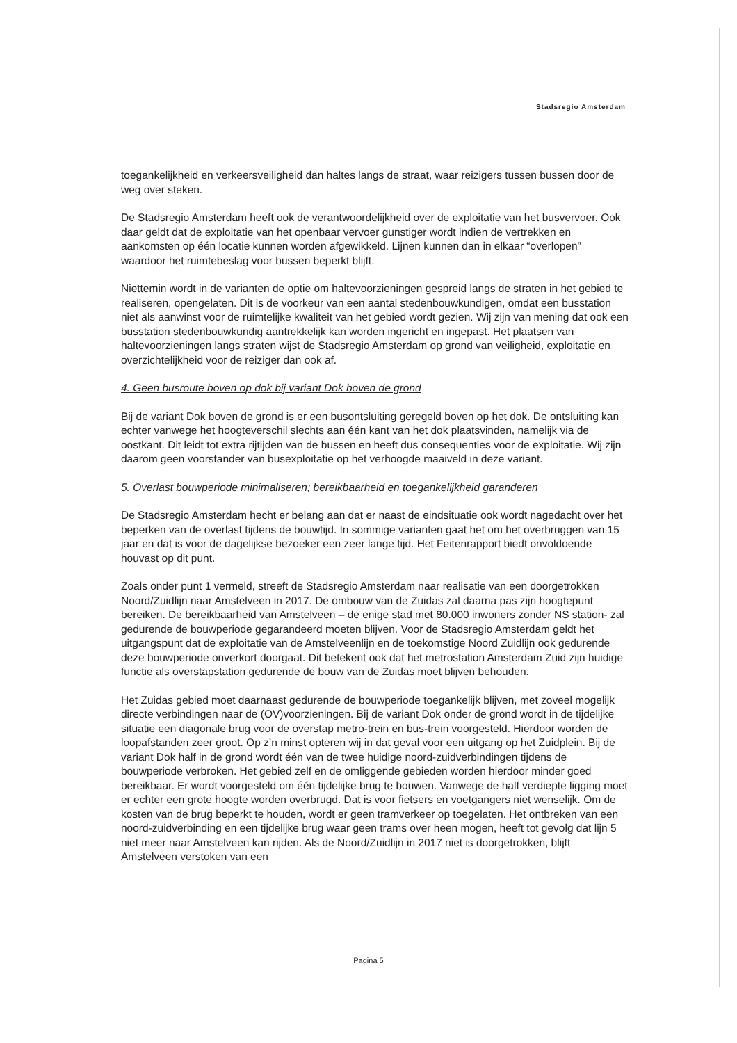Stadsregio Amsterdam
toegankelijkheid en verkeersveiligheid dan haltes langs de straat, waar reizigers tussen bussen door de weg over steken.
De Stadsregio Amsterdam heeft ook de verantwoordelijkheid over de exploitatie van het busvervoer. Ook daar geldt dat de exploitatie van het openbaar vervoer gunstiger wordt indien de vertrekken en aankomsten op één locatie kunnen worden afgewikkeld. Lijnen kunnen dan in elkaar “overlopen” waardoor het ruimtebeslag voor bussen beperkt blijft.
Niettemin wordt in de varianten de optie om haltevoorzieningen gespreid langs de straten in het gebied te realiseren, opengelaten. Dit is de voorkeur van een aantal stedenbouwkundigen, omdat een busstation niet als aanwinst voor de ruimtelijke kwaliteit van het gebied wordt gezien. Wij zijn van mening dat ook een busstation stedenbouwkundig aantrekkelijk kan worden ingericht en ingepast. Het plaatsen van haltevoorzieningen langs straten wijst de Stadsregio Amsterdam op grond van veiligheid, exploitatie en overzichtelijkheid voor de reiziger dan ook af.
4. Geen busroute boven op dok bij variant Dok boven de grond
Bij de variant Dok boven de grond is er een busontsluiting geregeld boven op het dok. De ontsluiting kan echter vanwege het hoogteverschil slechts aan één kant van het dok plaatsvinden, namelijk via de oostkant. Dit leidt tot extra rijtijden van de bussen en heeft dus consequenties voor de exploitatie. Wij zijn daarom geen voorstander van busexploitatie op het verhoogde maaiveld in deze variant.
5. Overlast bouwperiode minimaliseren; bereikbaarheid en toegankelijkheid garanderen
De Stadsregio Amsterdam hecht er belang aan dat er naast de eindsituatie ook wordt nagedacht over het beperken van de overlast tijdens de bouwtijd. In sommige varianten gaat het om het overbruggen van 15 jaar en dat is voor de dagelijkse bezoeker een zeer lange tijd. Het Feitenrapport biedt onvoldoende houvast op dit punt.
Zoals onder punt 1 vermeld, streeft de Stadsregio Amsterdam naar realisatie van een doorgetrokken Noord/Zuidlijn naar Amstelveen in 2017. De ombouw van de Zuidas zal daarna pas zijn hoogtepunt bereiken. De bereikbaarheid van Amstelveen – de enige stad met 80.000 inwoners zonder NS station- zal gedurende de bouwperiode gegarandeerd moeten blijven. Voor de Stadsregio Amsterdam geldt het uitgangspunt dat de exploitatie van de Amstelveenlijn en de toekomstige Noord Zuidlijn ook gedurende deze bouwperiode onverkort doorgaat. Dit betekent ook dat het metrostation Amsterdam Zuid zijn huidige functie als overstapstation gedurende de bouw van de Zuidas moet blijven behouden.
Het Zuidas gebied moet daarnaast gedurende de bouwperiode toegankelijk blijven, met zoveel mogelijk directe verbindingen naar de (OV)voorzieningen. Bij de variant Dok onder de grond wordt in de tijdelijke situatie een diagonale brug voor de overstap metro-trein en bus-trein voorgesteld. Hierdoor worden de loopafstanden zeer groot. Op z’n minst opteren wij in dat geval voor een uitgang op het Zuidplein. Bij de variant Dok half in de grond wordt één van de twee huidige noord-zuidverbindingen tijdens de bouwperiode verbroken. Het gebied zelf en de omliggende gebieden worden hierdoor minder goed bereikbaar. Er wordt voorgesteld om één tijdelijke brug te bouwen. Vanwege de half verdiepte ligging moet er echter een grote hoogte worden overbrugd. Dat is voor fietsers en voetgangers niet wenselijk. Om de kosten van de brug beperkt te houden, wordt er geen tramverkeer op toegelaten. Het ontbreken van een noord-zuidverbinding en een tijdelijke brug waar geen trams over heen mogen, heeft tot gevolg dat lijn 5 niet meer naar Amstelveen kan rijden. Als de Noord/Zuidlijn in 2017 niet is doorgetrokken, blijft Amstelveen verstoken van een
Pagina 5